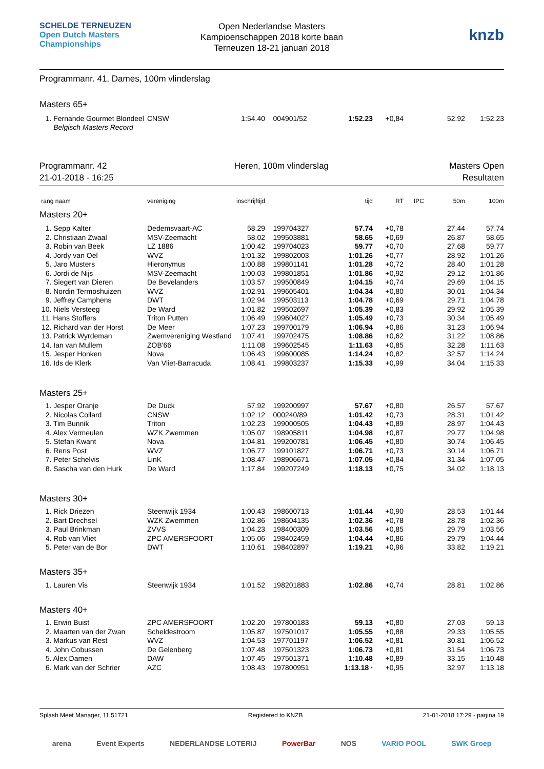SCHELDE TERNEUZEN Open Dutch Masters Championships
Open Nederlandse Masters
Kampioenschappen 2018 korte baan
Terneuzen 18-21 januari 2018
knzb
Programmanr. 41, Dames, 100m vlinderslag
Masters 65+
| 1. Fernande Gourmet Blondeel | CNSW | 1:54.40 | 004901/52 | 1:52.23 | +0,84 | | 52.92 | 1:52.23 |
| Belgisch Masters Record | | | | | | | | |
Programmanr. 42
21-01-2018 - 16:25
Heren, 100m vlinderslag Masters Open
Resultaten
| rang naam | vereniging | inschrijftijd | | tijd | RT | IPC | 50m | 100m |
| --- | --- | --- | --- | --- | --- | --- | --- | --- |
| Masters 20+ | | | | | | | | |
| 1. Sepp Kalter | Dedemsvaart-AC | 58.29 | 199704327 | 57.74 | +0,78 | | 27.44 | 57.74 |
| 2. Christiaan Zwaal | MSV-Zeemacht | 58.02 | 199503881 | 58.65 | +0,69 | | 26.87 | 58.65 |
| 3. Robin van Beek | LZ 1886 | 1:00.42 | 199704023 | 59.77 | +0,70 | | 27.68 | 59.77 |
| 4. Jordy van Oel | WVZ | 1:01.32 | 199802003 | 1:01.26 | +0,77 | | 28.92 | 1:01.26 |
| 5. Jaro Musters | Hieronymus | 1:00.88 | 199801141 | 1:01.28 | +0,72 | | 28.40 | 1:01.28 |
| 6. Jordi de Nijs | MSV-Zeemacht | 1:00.03 | 199801851 | 1:01.86 | +0,92 | | 29.12 | 1:01.86 |
| 7. Siegert van Dieren | De Bevelanders | 1:03.57 | 199500849 | 1:04.15 | +0,74 | | 29.69 | 1:04.15 |
| 8. Nordin Termoshuizen | WVZ | 1:02.91 | 199605401 | 1:04.34 | +0,80 | | 30.01 | 1:04.34 |
| 9. Jeffrey Camphens | DWT | 1:02.94 | 199503113 | 1:04.78 | +0,69 | | 29.71 | 1:04.78 |
| 10. Niels Versteeg | De Ward | 1:01.82 | 199502697 | 1:05.39 | +0,83 | | 29.92 | 1:05.39 |
| 11. Hans Stoffers | Triton Putten | 1:06.49 | 199604027 | 1:05.49 | +0,73 | | 30.34 | 1:05.49 |
| 12. Richard van der Horst | De Meer | 1:07.23 | 199700179 | 1:06.94 | +0,86 | | 31.23 | 1:06.94 |
| 13. Patrick Wyrdeman | Zwemvereniging Westland | 1:07.41 | 199702475 | 1:08.86 | +0,62 | | 31.22 | 1:08.86 |
| 14. Ian van Mullem | ZOB'66 | 1:11.08 | 199602545 | 1:11.63 | +0,85 | | 32.28 | 1:11.63 |
| 15. Jesper Honken | Nova | 1:06.43 | 199600085 | 1:14.24 | +0,82 | | 32.57 | 1:14.24 |
| 16. Ids de Klerk | Van Vliet-Barracuda | 1:08.41 | 199803237 | 1:15.33 | +0,99 | | 34.04 | 1:15.33 |
| Masters 25+ | | | | | | | | |
| 1. Jesper Oranje | De Duck | 57.92 | 199200997 | 57.67 | +0,80 | | 26.57 | 57.67 |
| 2. Nicolas Collard | CNSW | 1:02.12 | 000240/89 | 1:01.42 | +0,73 | | 28.31 | 1:01.42 |
| 3. Tim Bunnik | Triton | 1:02.23 | 199000505 | 1:04.43 | +0,89 | | 28.97 | 1:04.43 |
| 4. Alex Vermeulen | WZK Zwemmen | 1:05.07 | 198905811 | 1:04.98 | +0,87 | | 29.77 | 1:04.98 |
| 5. Stefan Kwant | Nova | 1:04.81 | 199200781 | 1:06.45 | +0,80 | | 30.74 | 1:06.45 |
| 6. Rens Post | WVZ | 1:06.77 | 199101827 | 1:06.71 | +0,73 | | 30.14 | 1:06.71 |
| 7. Peter Schelvis | LinK | 1:08.47 | 198906671 | 1:07.05 | +0,84 | | 31.34 | 1:07.05 |
| 8. Sascha van den Hurk | De Ward | 1:17.84 | 199207249 | 1:18.13 | +0,75 | | 34.02 | 1:18.13 |
| Masters 30+ | | | | | | | | |
| 1. Rick Driezen | Steenwijk 1934 | 1:00.43 | 198600713 | 1:01.44 | +0,90 | | 28.53 | 1:01.44 |
| 2. Bart Drechsel | WZK Zwemmen | 1:02.86 | 198604135 | 1:02.36 | +0,78 | | 28.78 | 1:02.36 |
| 3. Paul Brinkman | ZVVS | 1:04.23 | 198400309 | 1:03.56 | +0,85 | | 29.79 | 1:03.56 |
| 4. Rob van Vliet | ZPC AMERSFOORT | 1:05.06 | 198402459 | 1:04.44 | +0,86 | | 29.79 | 1:04.44 |
| 5. Peter van de Bor | DWT | 1:10.61 | 198402897 | 1:19.21 | +0,96 | | 33.82 | 1:19.21 |
| Masters 35+ | | | | | | | | |
| 1. Lauren Vis | Steenwijk 1934 | 1:01.52 | 198201883 | 1:02.86 | +0,74 | | 28.81 | 1:02.86 |
| Masters 40+ | | | | | | | | |
| 1. Erwin Buist | ZPC AMERSFOORT | 1:02.20 | 197800183 | 59.13 | +0,80 | | 27.03 | 59.13 |
| 2. Maarten van der Zwan | Scheldestroom | 1:05.87 | 197501017 | 1:05.55 | +0,88 | | 29.33 | 1:05.55 |
| 3. Markus van Rest | WVZ | 1:04.53 | 197701197 | 1:06.52 | +0,81 | | 30.81 | 1:06.52 |
| 4. John Cobussen | De Gelenberg | 1:07.48 | 197501323 | 1:06.73 | +0,81 | | 31.54 | 1:06.73 |
| 5. Alex Damen | DAW | 1:07.45 | 197501371 | 1:10.48 | +0,89 | | 33.15 | 1:10.48 |
| 6. Mark van der Schrier | AZC | 1:08.43 | 197800951 | 1:13.18 * | +0,95 | | 32.97 | 1:13.18 |
Splash Meet Manager, 11.51721 Registered to KNZB 21-01-2018 17:29 - pagina 19
arena Event Experts NEDERLANDSE LOTERIJ PowerBar NOS VARIO POOL SWK Groep